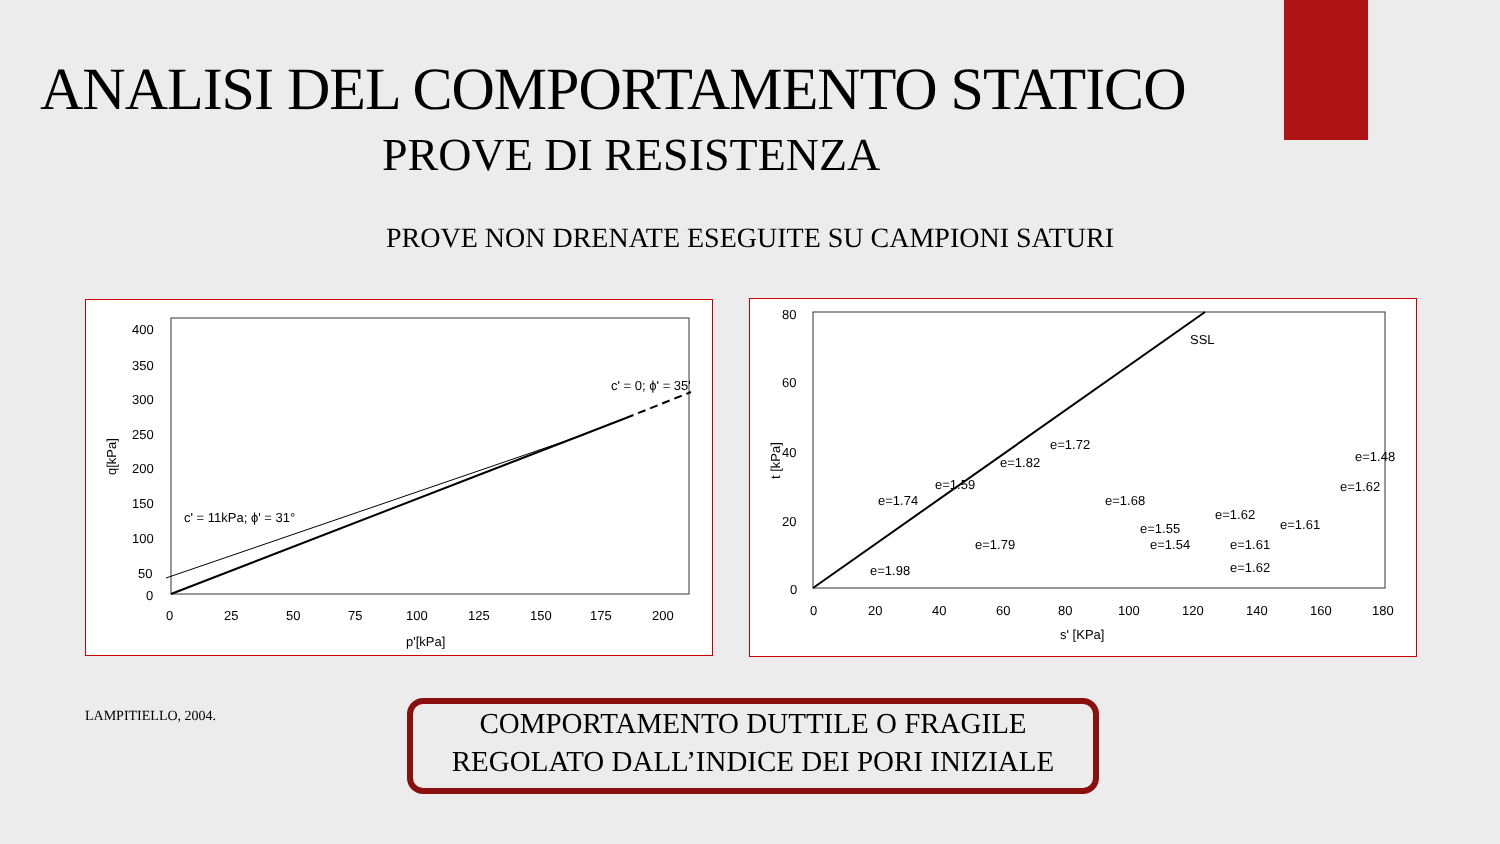ANALISI DEL COMPORTAMENTO STATICO
PROVE DI RESISTENZA
PROVE NON DRENATE ESEGUITE SU CAMPIONI SATURI
400
350
300
250
200
150
100
50
0
0
25
50
75
100
125
150
175
200
p'[kPa]
q[kPa]
c' = 0; ϕ' = 35'
c' = 11kPa; ϕ' = 31°
80
60
40
20
0
0
20
40
60
80
100
120
140
160
180
s' [KPa]
t [kPa]
SSL
e=1.72
e=1.82
e=1.59
e=1.74
e=1.68
e=1.48
e=1.62
e=1.62
e=1.61
e=1.55
e=1.54
e=1.61
e=1.79
e=1.62
e=1.98
LAMPITIELLO, 2004.
COMPORTAMENTO DUTTILE O FRAGILE
REGOLATO DALL’INDICE DEI PORI INIZIALE